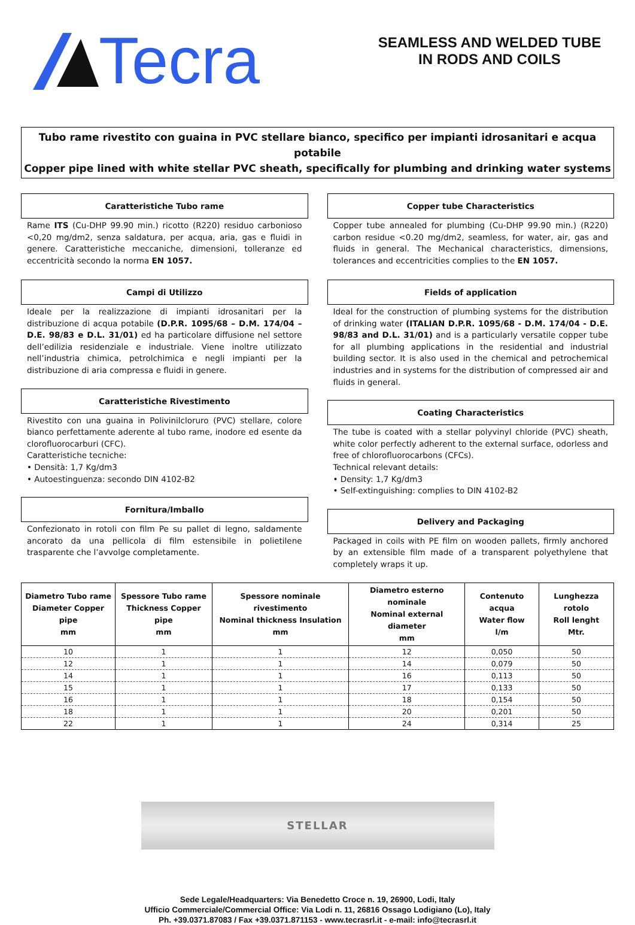Tecra
SEAMLESS AND WELDED TUBE
IN RODS AND COILS
Tubo rame rivestito con guaina in PVC stellare bianco, specifico per impianti idrosanitari e acqua potabile
Copper pipe lined with white stellar PVC sheath, specifically for plumbing and drinking water systems
Caratteristiche Tubo rame
Rame ITS (Cu-DHP 99.90 min.) ricotto (R220) residuo carbonioso <0,20 mg/dm2, senza saldatura, per acqua, aria, gas e fluidi in genere. Caratteristiche meccaniche, dimensioni, tolleranze ed eccentricità secondo la norma EN 1057.
Campi di Utilizzo
Ideale per la realizzazione di impianti idrosanitari per la distribuzione di acqua potabile (D.P.R. 1095/68 – D.M. 174/04 – D.E. 98/83 e D.L. 31/01) ed ha particolare diffusione nel settore dell’edilizia residenziale e industriale. Viene inoltre utilizzato nell’industria chimica, petrolchimica e negli impianti per la distribuzione di aria compressa e fluidi in genere.
Caratteristiche Rivestimento
Rivestito con una guaina in Polivinilcloruro (PVC) stellare, colore bianco perfettamente aderente al tubo rame, inodore ed esente da clorofluorocarburi (CFC).
Caratteristiche tecniche:
• Densità: 1,7 Kg/dm3
• Autoestinguenza: secondo DIN 4102-B2
Fornitura/Imballo
Confezionato in rotoli con film Pe su pallet di legno, saldamente ancorato da una pellicola di film estensibile in polietilene trasparente che l’avvolge completamente.
Copper tube Characteristics
Copper tube annealed for plumbing (Cu-DHP 99.90 min.) (R220) carbon residue <0.20 mg/dm2, seamless, for water, air, gas and fluids in general. The Mechanical characteristics, dimensions, tolerances and eccentricities complies to the EN 1057.
Fields of application
Ideal for the construction of plumbing systems for the distribution of drinking water (ITALIAN D.P.R. 1095/68 - D.M. 174/04 - D.E. 98/83 and D.L. 31/01) and is a particularly versatile copper tube for all plumbing applications in the residential and industrial building sector. It is also used in the chemical and petrochemical industries and in systems for the distribution of compressed air and fluids in general.
Coating Characteristics
The tube is coated with a stellar polyvinyl chloride (PVC) sheath, white color perfectly adherent to the external surface, odorless and free of chlorofluorocarbons (CFCs).
Technical relevant details:
• Density: 1,7 Kg/dm3
• Self-extinguishing: complies to DIN 4102-B2
Delivery and Packaging
Packaged in coils with PE film on wooden pallets, firmly anchored by an extensible film made of a transparent polyethylene that completely wraps it up.
| Diametro Tubo rame Diameter Copper pipe mm | Spessore Tubo rame Thickness Copper pipe mm | Spessore nominale rivestimento Nominal thickness Insulation mm | Diametro esterno nominale Nominal external diameter mm | Contenuto acqua Water flow l/m | Lunghezza rotolo Roll lenght Mtr. |
| --- | --- | --- | --- | --- | --- |
| 10 | 1 | 1 | 12 | 0,050 | 50 |
| 12 | 1 | 1 | 14 | 0,079 | 50 |
| 14 | 1 | 1 | 16 | 0,113 | 50 |
| 15 | 1 | 1 | 17 | 0,133 | 50 |
| 16 | 1 | 1 | 18 | 0,154 | 50 |
| 18 | 1 | 1 | 20 | 0,201 | 50 |
| 22 | 1 | 1 | 24 | 0,314 | 25 |
STELLAR
Sede Legale/Headquarters: Via Benedetto Croce n. 19, 26900, Lodi, Italy
Ufficio Commerciale/Commercial Office: Via Lodi n. 11, 26816 Ossago Lodigiano (Lo), Italy
Ph. +39.0371.87083 / Fax +39.0371.871153 - www.tecrasrl.it - e-mail: info@tecrasrl.it